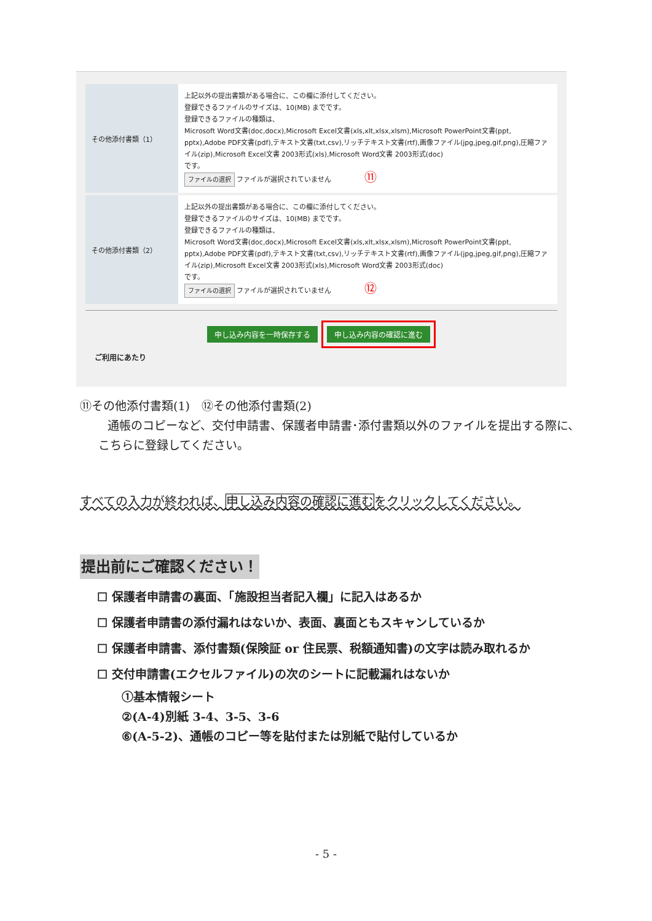| その他添付書類（1） | 上記以外の提出書類がある場合に、この欄に添付してください。 登録できるファイルのサイズは、10(MB) までです。 登録できるファイルの種類は、 Microsoft Word文書(doc,docx),Microsoft Excel文書(xls,xlt,xlsx,xlsm),Microsoft PowerPoint文書(ppt, pptx),Adobe PDF文書(pdf),テキスト文書(txt,csv),リッチテキスト文書(rtf),画像ファイル(jpg,jpeg,gif,png),圧縮ファイル(zip),Microsoft Excel文書 2003形式(xls),Microsoft Word文書 2003形式(doc) です。 ファイルの選択 ファイルが選択されていません ⑪ |
| その他添付書類（2） | 上記以外の提出書類がある場合に、この欄に添付してください。 登録できるファイルのサイズは、10(MB) までです。 登録できるファイルの種類は、 Microsoft Word文書(doc,docx),Microsoft Excel文書(xls,xlt,xlsx,xlsm),Microsoft PowerPoint文書(ppt, pptx),Adobe PDF文書(pdf),テキスト文書(txt,csv),リッチテキスト文書(rtf),画像ファイル(jpg,jpeg,gif,png),圧縮ファイル(zip),Microsoft Excel文書 2003形式(xls),Microsoft Word文書 2003形式(doc) です。 ファイルの選択 ファイルが選択されていません ⑫ |
申し込み内容を一時保存する 申し込み内容の確認に進む
ご利用にあたり
⑪その他添付書類(1)　⑫その他添付書類(2)
通帳のコピーなど、交付申請書、保護者申請書･添付書類以外のファイルを提出する際に、こちらに登録してください。
すべての入力が終われば、申し込み内容の確認に進むをクリックしてください。
提出前にご確認ください！
☐ 保護者申請書の裏面、「施設担当者記入欄」に記入はあるか
☐ 保護者申請書の添付漏れはないか、表面、裏面ともスキャンしているか
☐ 保護者申請書、添付書類(保険証 or 住民票、税額通知書)の文字は読み取れるか
☐ 交付申請書(エクセルファイル)の次のシートに記載漏れはないか
①基本情報シート
②(A-4)別紙 3-4、3-5、3-6
⑥(A-5-2)、通帳のコピー等を貼付または別紙で貼付しているか
- 5 -